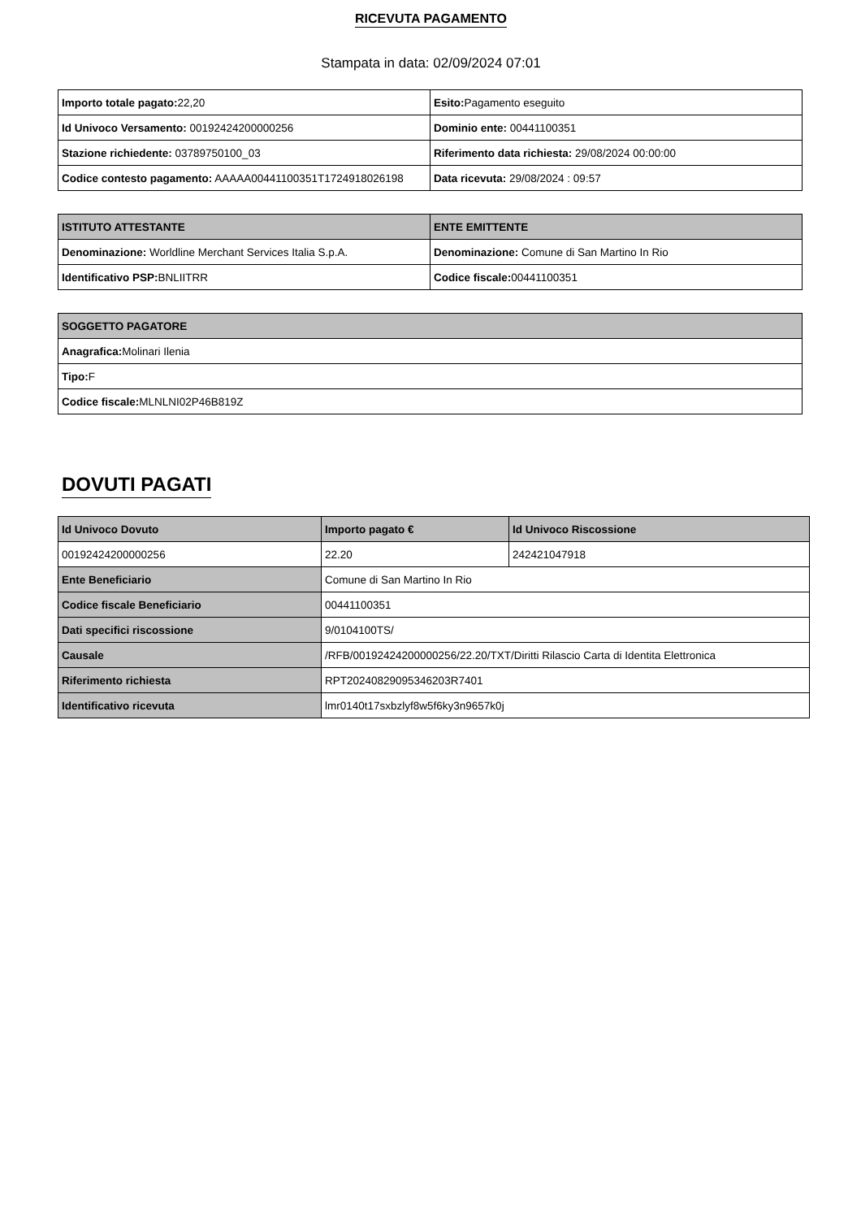RICEVUTA PAGAMENTO
Stampata in data: 02/09/2024 07:01
| Importo totale pagato: 22,20 | Esito: Pagamento eseguito |
| Id Univoco Versamento: 00192424200000256 | Dominio ente: 00441100351 |
| Stazione richiedente: 03789750100_03 | Riferimento data richiesta: 29/08/2024 00:00:00 |
| Codice contesto pagamento: AAAAA00441100351T1724918026198 | Data ricevuta: 29/08/2024 : 09:57 |
| ISTITUTO ATTESTANTE | ENTE EMITTENTE |
| --- | --- |
| Denominazione: Worldline Merchant Services Italia S.p.A. | Denominazione: Comune di San Martino In Rio |
| Identificativo PSP: BNLIITRR | Codice fiscale: 00441100351 |
| SOGGETTO PAGATORE |
| --- |
| Anagrafica: Molinari Ilenia |
| Tipo: F |
| Codice fiscale: MLNLNI02P46B819Z |
DOVUTI PAGATI
| Id Univoco Dovuto | Importo pagato € | Id Univoco Riscossione |
| --- | --- | --- |
| 00192424200000256 | 22.20 | 242421047918 |
| Ente Beneficiario | Comune di San Martino In Rio | |
| Codice fiscale Beneficiario | 00441100351 | |
| Dati specifici riscossione | 9/0104100TS/ | |
| Causale | /RFB/00192424200000256/22.20/TXT/Diritti Rilascio Carta di Identita Elettronica | |
| Riferimento richiesta | RPT20240829095346203R7401 | |
| Identificativo ricevuta | lmr0140t17sxbzlyf8w5f6ky3n9657k0j | |